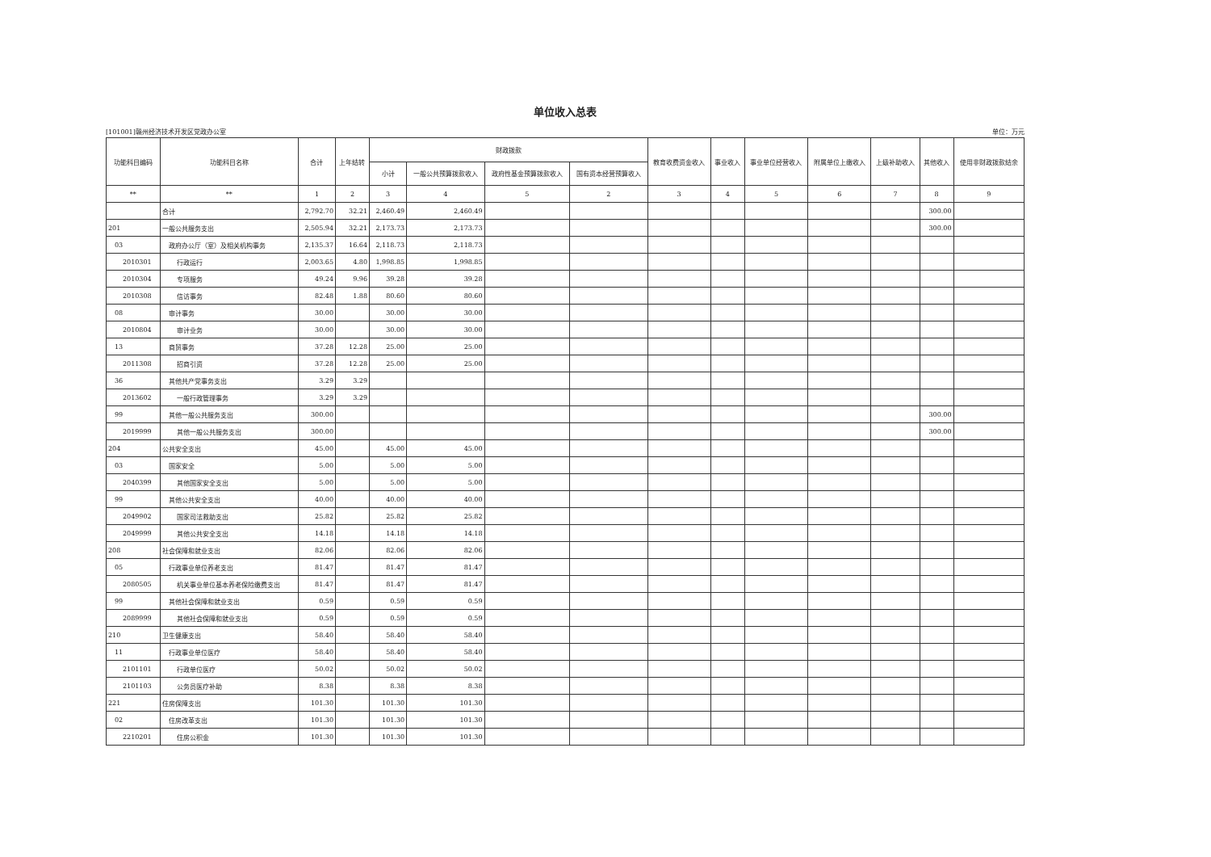单位收入总表
[101001]赣州经济技术开发区党政办公室 单位：万元
| 功能科目编码 | 功能科目名称 | 合计 | 上年结转 | 财政拨款 | | | | 教育收费资金收入 | 事业收入 | 事业单位经营收入 | 附属单位上缴收入 | 上级补助收入 | 其他收入 | 使用非财政拨款结余 |
| --- | --- | --- | --- | --- | --- | --- | --- | --- | --- | --- | --- | --- | --- | --- |
| | | | | 小计 | 一般公共预算拨款收入 | 政府性基金预算拨款收入 | 国有资本经营预算收入 | | | | | | | |
| ** | ** | 1 | 2 | 3 | 4 | 5 | 2 | 3 | 4 | 5 | 6 | 7 | 8 | 9 |
| | 合计 | 2,792.70 | 32.21 | 2,460.49 | 2,460.49 | | | | | | | | 300.00 | |
| 201 | 一般公共服务支出 | 2,505.94 | 32.21 | 2,173.73 | 2,173.73 | | | | | | | | 300.00 | |
| 03 | 政府办公厅（室）及相关机构事务 | 2,135.37 | 16.64 | 2,118.73 | 2,118.73 | | | | | | | | | |
| 2010301 | 行政运行 | 2,003.65 | 4.80 | 1,998.85 | 1,998.85 | | | | | | | | | |
| 2010304 | 专项服务 | 49.24 | 9.96 | 39.28 | 39.28 | | | | | | | | | |
| 2010308 | 信访事务 | 82.48 | 1.88 | 80.60 | 80.60 | | | | | | | | | |
| 08 | 审计事务 | 30.00 | | 30.00 | 30.00 | | | | | | | | | |
| 2010804 | 审计业务 | 30.00 | | 30.00 | 30.00 | | | | | | | | | |
| 13 | 商贸事务 | 37.28 | 12.28 | 25.00 | 25.00 | | | | | | | | | |
| 2011308 | 招商引资 | 37.28 | 12.28 | 25.00 | 25.00 | | | | | | | | | |
| 36 | 其他共产党事务支出 | 3.29 | 3.29 | | | | | | | | | | | |
| 2013602 | 一般行政管理事务 | 3.29 | 3.29 | | | | | | | | | | | |
| 99 | 其他一般公共服务支出 | 300.00 | | | | | | | | | | | 300.00 | |
| 2019999 | 其他一般公共服务支出 | 300.00 | | | | | | | | | | | 300.00 | |
| 204 | 公共安全支出 | 45.00 | | 45.00 | 45.00 | | | | | | | | | |
| 03 | 国家安全 | 5.00 | | 5.00 | 5.00 | | | | | | | | | |
| 2040399 | 其他国家安全支出 | 5.00 | | 5.00 | 5.00 | | | | | | | | | |
| 99 | 其他公共安全支出 | 40.00 | | 40.00 | 40.00 | | | | | | | | | |
| 2049902 | 国家司法救助支出 | 25.82 | | 25.82 | 25.82 | | | | | | | | | |
| 2049999 | 其他公共安全支出 | 14.18 | | 14.18 | 14.18 | | | | | | | | | |
| 208 | 社会保障和就业支出 | 82.06 | | 82.06 | 82.06 | | | | | | | | | |
| 05 | 行政事业单位养老支出 | 81.47 | | 81.47 | 81.47 | | | | | | | | | |
| 2080505 | 机关事业单位基本养老保险缴费支出 | 81.47 | | 81.47 | 81.47 | | | | | | | | | |
| 99 | 其他社会保障和就业支出 | 0.59 | | 0.59 | 0.59 | | | | | | | | | |
| 2089999 | 其他社会保障和就业支出 | 0.59 | | 0.59 | 0.59 | | | | | | | | | |
| 210 | 卫生健康支出 | 58.40 | | 58.40 | 58.40 | | | | | | | | | |
| 11 | 行政事业单位医疗 | 58.40 | | 58.40 | 58.40 | | | | | | | | | |
| 2101101 | 行政单位医疗 | 50.02 | | 50.02 | 50.02 | | | | | | | | | |
| 2101103 | 公务员医疗补助 | 8.38 | | 8.38 | 8.38 | | | | | | | | | |
| 221 | 住房保障支出 | 101.30 | | 101.30 | 101.30 | | | | | | | | | |
| 02 | 住房改革支出 | 101.30 | | 101.30 | 101.30 | | | | | | | | | |
| 2210201 | 住房公积金 | 101.30 | | 101.30 | 101.30 | | | | | | | | | |